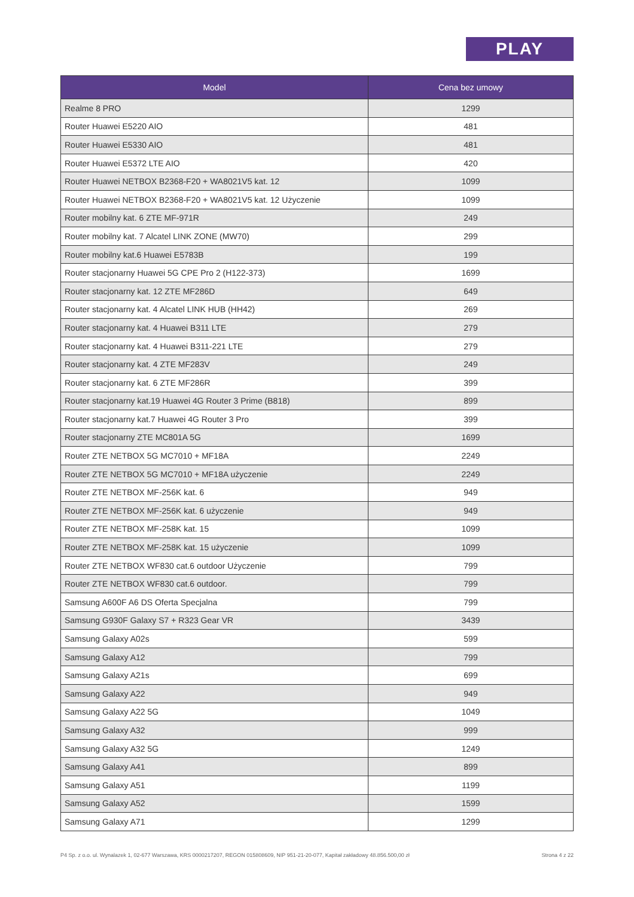PLAY
| Model | Cena bez umowy |
| --- | --- |
| Realme 8 PRO | 1299 |
| Router Huawei E5220 AIO | 481 |
| Router Huawei E5330 AIO | 481 |
| Router Huawei E5372 LTE AIO | 420 |
| Router Huawei NETBOX B2368-F20 + WA8021V5 kat. 12 | 1099 |
| Router Huawei NETBOX B2368-F20 + WA8021V5 kat. 12 Użyczenie | 1099 |
| Router mobilny kat. 6 ZTE MF-971R | 249 |
| Router mobilny kat. 7 Alcatel LINK ZONE (MW70) | 299 |
| Router mobilny kat.6 Huawei E5783B | 199 |
| Router stacjonarny Huawei 5G CPE Pro 2 (H122-373) | 1699 |
| Router stacjonarny kat. 12 ZTE MF286D | 649 |
| Router stacjonarny kat. 4 Alcatel LINK HUB (HH42) | 269 |
| Router stacjonarny kat. 4 Huawei B311 LTE | 279 |
| Router stacjonarny kat. 4 Huawei B311-221 LTE | 279 |
| Router stacjonarny kat. 4 ZTE MF283V | 249 |
| Router stacjonarny kat. 6 ZTE MF286R | 399 |
| Router stacjonarny kat.19 Huawei 4G Router 3 Prime (B818) | 899 |
| Router stacjonarny kat.7 Huawei 4G Router 3 Pro | 399 |
| Router stacjonarny ZTE MC801A 5G | 1699 |
| Router ZTE NETBOX 5G MC7010 + MF18A | 2249 |
| Router ZTE NETBOX 5G MC7010 + MF18A użyczenie | 2249 |
| Router ZTE NETBOX MF-256K kat. 6 | 949 |
| Router ZTE NETBOX MF-256K kat. 6 użyczenie | 949 |
| Router ZTE NETBOX MF-258K kat. 15 | 1099 |
| Router ZTE NETBOX MF-258K kat. 15 użyczenie | 1099 |
| Router ZTE NETBOX WF830 cat.6 outdoor Użyczenie | 799 |
| Router ZTE NETBOX WF830 cat.6 outdoor. | 799 |
| Samsung A600F A6 DS Oferta Specjalna | 799 |
| Samsung G930F Galaxy S7 + R323 Gear VR | 3439 |
| Samsung Galaxy A02s | 599 |
| Samsung Galaxy A12 | 799 |
| Samsung Galaxy A21s | 699 |
| Samsung Galaxy A22 | 949 |
| Samsung Galaxy A22 5G | 1049 |
| Samsung Galaxy A32 | 999 |
| Samsung Galaxy A32 5G | 1249 |
| Samsung Galaxy A41 | 899 |
| Samsung Galaxy A51 | 1199 |
| Samsung Galaxy A52 | 1599 |
| Samsung Galaxy A71 | 1299 |
P4 Sp. z o.o. ul. Wynalazek 1, 02-677 Warszawa, KRS 0000217207, REGON 015808609, NIP 951-21-20-077, Kapitał zakładowy 48.856.500,00 zł Strona 4 z 22